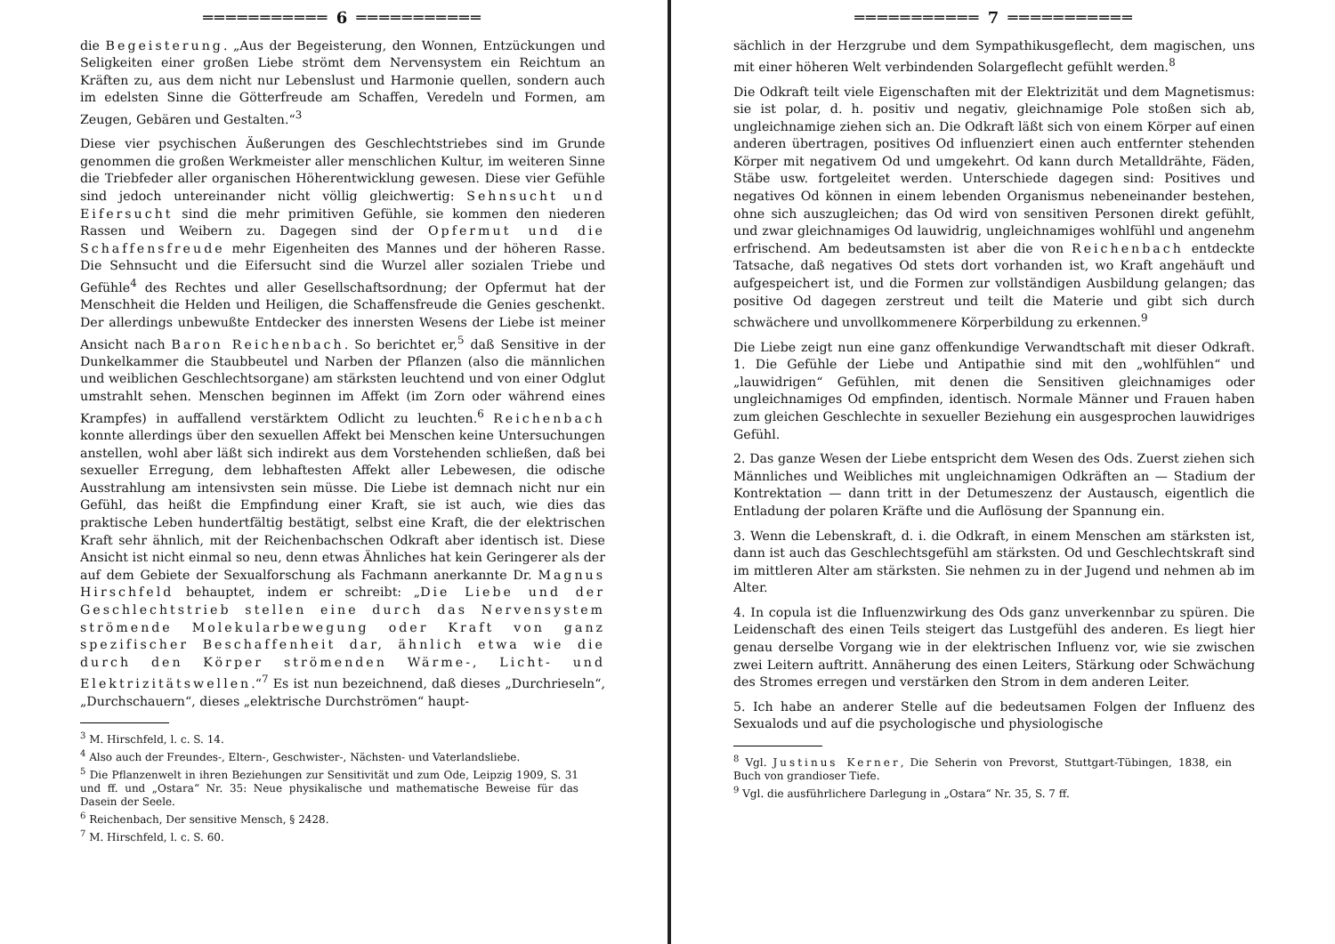═══════════ 6 ═══════════
die Begeisterung. „Aus der Begeisterung, den Wonnen, Entzückungen und Seligkeiten einer großen Liebe strömt dem Nervensystem ein Reichtum an Kräften zu, aus dem nicht nur Lebenslust und Harmonie quellen, sondern auch im edelsten Sinne die Götterfreude am Schaffen, Veredeln und Formen, am Zeugen, Gebären und Gestalten.“<sup>3</sup>
Diese vier psychischen Äußerungen des Geschlechtstriebes sind im Grunde genommen die großen Werkmeister aller menschlichen Kultur, im weiteren Sinne die Triebfeder aller organischen Höherentwicklung gewesen. Diese vier Gefühle sind jedoch untereinander nicht völlig gleichwertig: Sehnsucht und Eifersucht sind die mehr primitiven Gefühle, sie kommen den niederen Rassen und Weibern zu. Dagegen sind der Opfermut und die Schaffensfreude mehr Eigenheiten des Mannes und der höheren Rasse. Die Sehnsucht und die Eifersucht sind die Wurzel aller sozialen Triebe und Gefühle<sup>4</sup> des Rechtes und aller Gesellschaftsordnung; der Opfermut hat der Menschheit die Helden und Heiligen, die Schaffensfreude die Genies geschenkt. Der allerdings unbewußte Entdecker des innersten Wesens der Liebe ist meiner Ansicht nach Baron Reichenbach. So berichtet er,<sup>5</sup> daß Sensitive in der Dunkelkammer die Staubbeutel und Narben der Pflanzen (also die männlichen und weiblichen Geschlechtsorgane) am stärksten leuchtend und von einer Odglut umstrahlt sehen. Menschen beginnen im Affekt (im Zorn oder während eines Krampfes) in auffallend verstärktem Odlicht zu leuchten.<sup>6</sup> Reichenbach konnte allerdings über den sexuellen Affekt bei Menschen keine Untersuchungen anstellen, wohl aber läßt sich indirekt aus dem Vorstehenden schließen, daß bei sexueller Erregung, dem lebhaftesten Affekt aller Lebewesen, die odische Ausstrahlung am intensivsten sein müsse. Die Liebe ist demnach nicht nur ein Gefühl, das heißt die Empfindung einer Kraft, sie ist auch, wie dies das praktische Leben hundertfältig bestätigt, selbst eine Kraft, die der elektrischen Kraft sehr ähnlich, mit der Reichenbachschen Odkraft aber identisch ist. Diese Ansicht ist nicht einmal so neu, denn etwas Ähnliches hat kein Geringerer als der auf dem Gebiete der Sexualforschung als Fachmann anerkannte Dr. Magnus Hirschfeld behauptet, indem er schreibt: „Die Liebe und der Geschlechtstrieb stellen eine durch das Nervensystem strömende Molekularbewegung oder Kraft von ganz spezifischer Beschaffenheit dar, ähnlich etwa wie die durch den Körper strömenden Wärme-, Licht- und Elektrizitätswellen.“<sup>7</sup> Es ist nun bezeichnend, daß dieses „Durchrieseln“, „Durchschauern“, dieses „elektrische Durchströmen“ haupt-
<sup>3</sup> M. Hirschfeld, l. c. S. 14.
<sup>4</sup> Also auch der Freundes-, Eltern-, Geschwister-, Nächsten- und Vaterlandsliebe.
<sup>5</sup> Die Pflanzenwelt in ihren Beziehungen zur Sensitivität und zum Ode, Leipzig 1909, S. 31 und ff. und „Ostara“ Nr. 35: Neue physikalische und mathematische Beweise für das Dasein der Seele.
<sup>6</sup> Reichenbach, Der sensitive Mensch, § 2428.
<sup>7</sup> M. Hirschfeld, l. c. S. 60.
═══════════ 7 ═══════════
sächlich in der Herzgrube und dem Sympathikusgeflecht, dem magischen, uns mit einer höheren Welt verbindenden Solargeflecht gefühlt werden.<sup>8</sup>
Die Odkraft teilt viele Eigenschaften mit der Elektrizität und dem Magnetismus: sie ist polar, d. h. positiv und negativ, gleichnamige Pole stoßen sich ab, ungleichnamige ziehen sich an. Die Odkraft läßt sich von einem Körper auf einen anderen übertragen, positives Od influenziert einen auch entfernter stehenden Körper mit negativem Od und umgekehrt. Od kann durch Metalldrähte, Fäden, Stäbe usw. fortgeleitet werden. Unterschiede dagegen sind: Positives und negatives Od können in einem lebenden Organismus nebeneinander bestehen, ohne sich auszugleichen; das Od wird von sensitiven Personen direkt gefühlt, und zwar gleichnamiges Od lauwidrig, ungleichnamiges wohlfühl und angenehm erfrischend. Am bedeutsamsten ist aber die von Reichenbach entdeckte Tatsache, daß negatives Od stets dort vorhanden ist, wo Kraft angehäuft und aufgespeichert ist, und die Formen zur vollständigen Ausbildung gelangen; das positive Od dagegen zerstreut und teilt die Materie und gibt sich durch schwächere und unvollkommenere Körperbildung zu erkennen.<sup>9</sup>
Die Liebe zeigt nun eine ganz offenkundige Verwandtschaft mit dieser Odkraft. 1. Die Gefühle der Liebe und Antipathie sind mit den „wohlfühlen“ und „lauwidrigen“ Gefühlen, mit denen die Sensitiven gleichnamiges oder ungleichnamiges Od empfinden, identisch. Normale Männer und Frauen haben zum gleichen Geschlechte in sexueller Beziehung ein ausgesprochen lauwidriges Gefühl.
2. Das ganze Wesen der Liebe entspricht dem Wesen des Ods. Zuerst ziehen sich Männliches und Weibliches mit ungleichnamigen Odkräften an — Stadium der Kontrektation — dann tritt in der Detumeszenz der Austausch, eigentlich die Entladung der polaren Kräfte und die Auflösung der Spannung ein.
3. Wenn die Lebenskraft, d. i. die Odkraft, in einem Menschen am stärksten ist, dann ist auch das Geschlechtsgefühl am stärksten. Od und Geschlechtskraft sind im mittleren Alter am stärksten. Sie nehmen zu in der Jugend und nehmen ab im Alter.
4. In copula ist die Influenzwirkung des Ods ganz unverkennbar zu spüren. Die Leidenschaft des einen Teils steigert das Lustgefühl des anderen. Es liegt hier genau derselbe Vorgang wie in der elektrischen Influenz vor, wie sie zwischen zwei Leitern auftritt. Annäherung des einen Leiters, Stärkung oder Schwächung des Stromes erregen und verstärken den Strom in dem anderen Leiter.
5. Ich habe an anderer Stelle auf die bedeutsamen Folgen der Influenz des Sexualods und auf die psychologische und physiologische
<sup>8</sup> Vgl. Justinus Kerner, Die Seherin von Prevorst, Stuttgart-Tübingen, 1838, ein Buch von grandioser Tiefe.
<sup>9</sup> Vgl. die ausführlichere Darlegung in „Ostara“ Nr. 35, S. 7 ff.